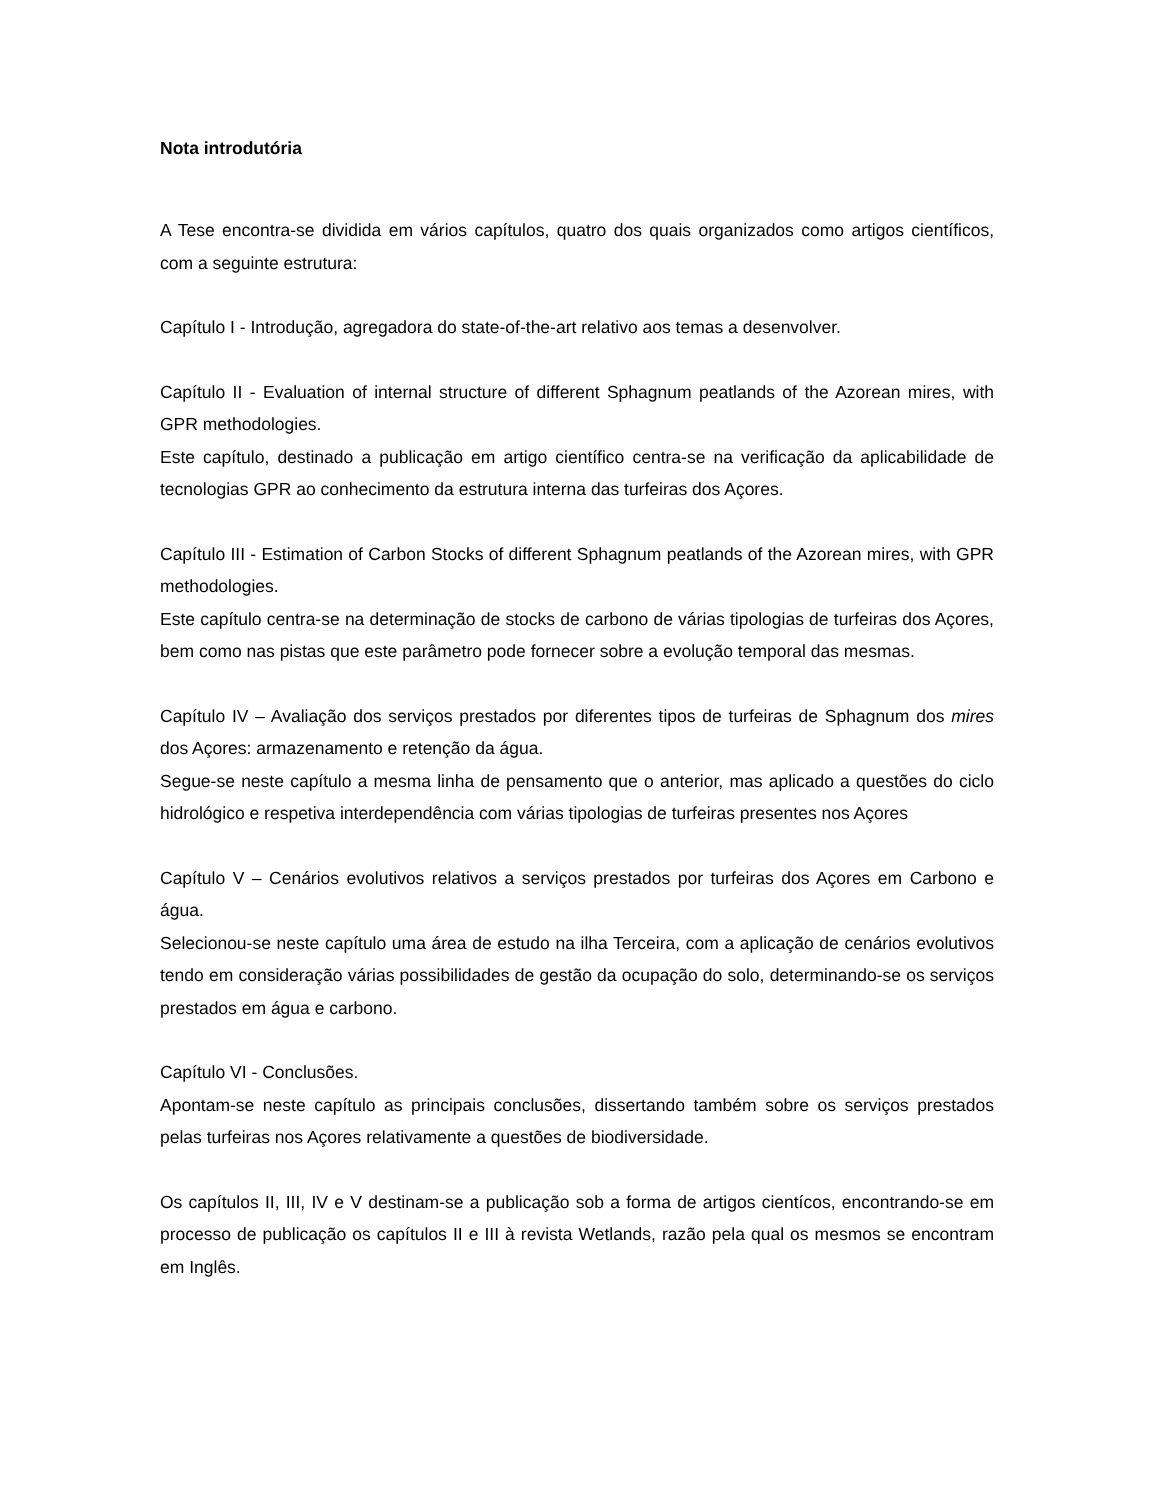Nota introdutória
A Tese encontra-se dividida em vários capítulos, quatro dos quais organizados como artigos científicos, com a seguinte estrutura:
Capítulo I - Introdução, agregadora do state-of-the-art relativo aos temas a desenvolver.
Capítulo II - Evaluation of internal structure of different Sphagnum peatlands of the Azorean mires, with GPR methodologies.
Este capítulo, destinado a publicação em artigo científico centra-se na verificação da aplicabilidade de tecnologias GPR ao conhecimento da estrutura interna das turfeiras dos Açores.
Capítulo III - Estimation of Carbon Stocks of different Sphagnum peatlands of the Azorean mires, with GPR methodologies.
Este capítulo centra-se na determinação de stocks de carbono de várias tipologias de turfeiras dos Açores, bem como nas pistas que este parâmetro pode fornecer sobre a evolução temporal das mesmas.
Capítulo IV – Avaliação dos serviços prestados por diferentes tipos de turfeiras de Sphagnum dos mires dos Açores: armazenamento e retenção da água.
Segue-se neste capítulo a mesma linha de pensamento que o anterior, mas aplicado a questões do ciclo hidrológico e respetiva interdependência com várias tipologias de turfeiras presentes nos Açores
Capítulo V – Cenários evolutivos relativos a serviços prestados por turfeiras dos Açores em Carbono e água.
Selecionou-se neste capítulo uma área de estudo na ilha Terceira, com a aplicação de cenários evolutivos tendo em consideração várias possibilidades de gestão da ocupação do solo, determinando-se os serviços prestados em água e carbono.
Capítulo VI - Conclusões.
Apontam-se neste capítulo as principais conclusões, dissertando também sobre os serviços prestados pelas turfeiras nos Açores relativamente a questões de biodiversidade.
Os capítulos II, III, IV e V destinam-se a publicação sob a forma de artigos cientícos, encontrando-se em processo de publicação os capítulos II e III à revista Wetlands, razão pela qual os mesmos se encontram em Inglês.